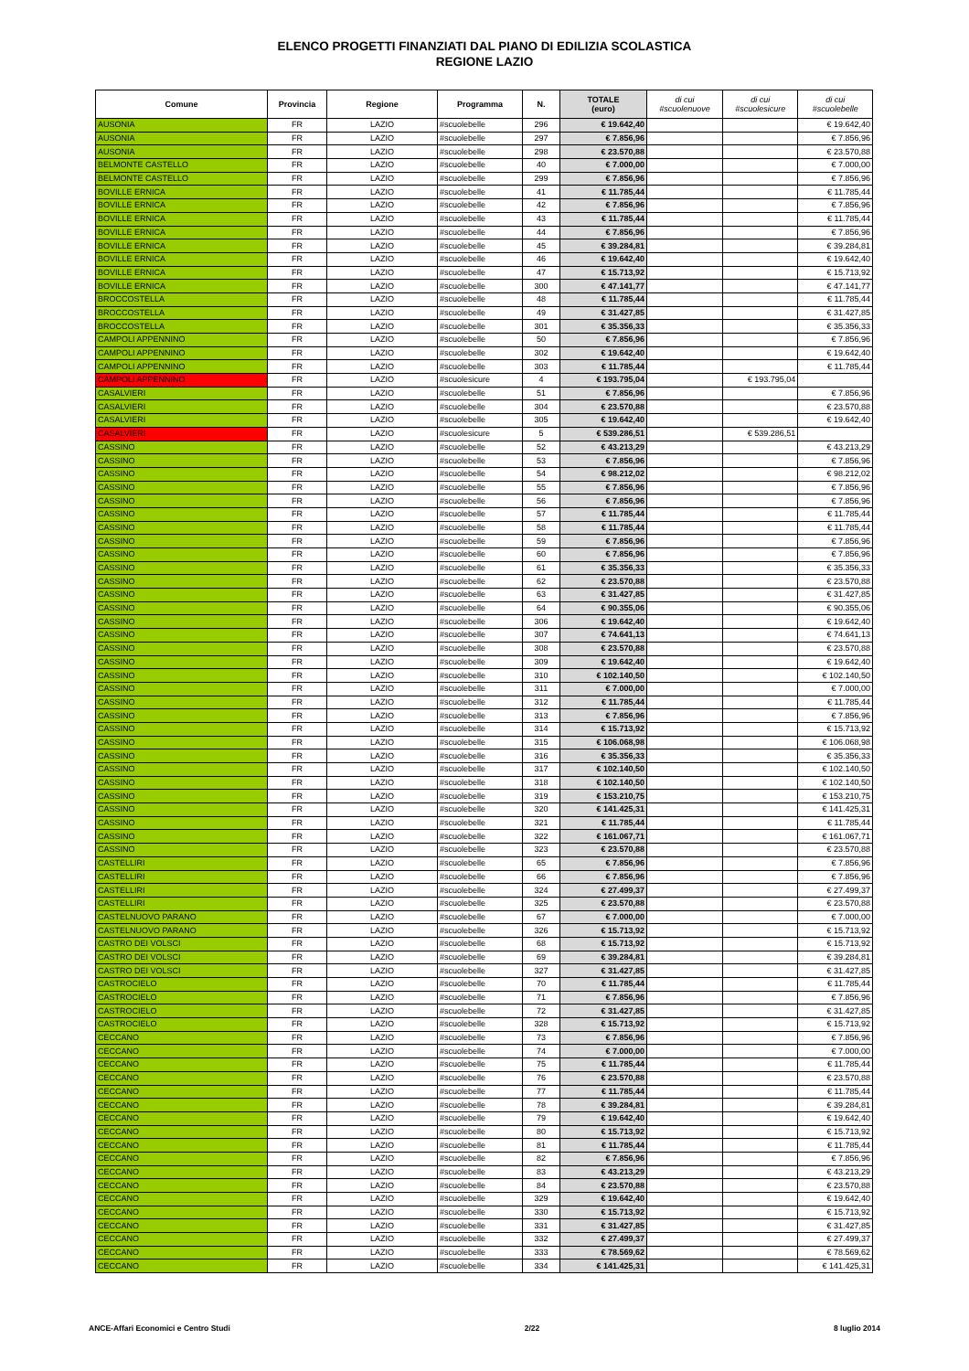ELENCO PROGETTI FINANZIATI DAL PIANO DI EDILIZIA SCOLASTICA
REGIONE LAZIO
| Comune | Provincia | Regione | Programma | N. | TOTALE (euro) | di cui #scuolenuove | di cui #scuolesicure | di cui #scuolebelle |
| --- | --- | --- | --- | --- | --- | --- | --- | --- |
| AUSONIA | FR | LAZIO | #scuolebelle | 296 | € 19.642,40 | | | € 19.642,40 |
| AUSONIA | FR | LAZIO | #scuolebelle | 297 | € 7.856,96 | | | € 7.856,96 |
| AUSONIA | FR | LAZIO | #scuolebelle | 298 | € 23.570,88 | | | € 23.570,88 |
| BELMONTE CASTELLO | FR | LAZIO | #scuolebelle | 40 | € 7.000,00 | | | € 7.000,00 |
| BELMONTE CASTELLO | FR | LAZIO | #scuolebelle | 299 | € 7.856,96 | | | € 7.856,96 |
| BOVILLE ERNICA | FR | LAZIO | #scuolebelle | 41 | € 11.785,44 | | | € 11.785,44 |
| BOVILLE ERNICA | FR | LAZIO | #scuolebelle | 42 | € 7.856,96 | | | € 7.856,96 |
| BOVILLE ERNICA | FR | LAZIO | #scuolebelle | 43 | € 11.785,44 | | | € 11.785,44 |
| BOVILLE ERNICA | FR | LAZIO | #scuolebelle | 44 | € 7.856,96 | | | € 7.856,96 |
| BOVILLE ERNICA | FR | LAZIO | #scuolebelle | 45 | € 39.284,81 | | | € 39.284,81 |
| BOVILLE ERNICA | FR | LAZIO | #scuolebelle | 46 | € 19.642,40 | | | € 19.642,40 |
| BOVILLE ERNICA | FR | LAZIO | #scuolebelle | 47 | € 15.713,92 | | | € 15.713,92 |
| BOVILLE ERNICA | FR | LAZIO | #scuolebelle | 300 | € 47.141,77 | | | € 47.141,77 |
| BROCCOSTELLA | FR | LAZIO | #scuolebelle | 48 | € 11.785,44 | | | € 11.785,44 |
| BROCCOSTELLA | FR | LAZIO | #scuolebelle | 49 | € 31.427,85 | | | € 31.427,85 |
| BROCCOSTELLA | FR | LAZIO | #scuolebelle | 301 | € 35.356,33 | | | € 35.356,33 |
| CAMPOLI APPENNINO | FR | LAZIO | #scuolebelle | 50 | € 7.856,96 | | | € 7.856,96 |
| CAMPOLI APPENNINO | FR | LAZIO | #scuolebelle | 302 | € 19.642,40 | | | € 19.642,40 |
| CAMPOLI APPENNINO | FR | LAZIO | #scuolebelle | 303 | € 11.785,44 | | | € 11.785,44 |
| CAMPOLI APPENNINO | FR | LAZIO | #scuolesicure | 4 | € 193.795,04 | | € 193.795,04 | |
| CASALVIERI | FR | LAZIO | #scuolebelle | 51 | € 7.856,96 | | | € 7.856,96 |
| CASALVIERI | FR | LAZIO | #scuolebelle | 304 | € 23.570,88 | | | € 23.570,88 |
| CASALVIERI | FR | LAZIO | #scuolebelle | 305 | € 19.642,40 | | | € 19.642,40 |
| CASALVIERI | FR | LAZIO | #scuolesicure | 5 | € 539.286,51 | | € 539.286,51 | |
| CASSINO | FR | LAZIO | #scuolebelle | 52 | € 43.213,29 | | | € 43.213,29 |
| CASSINO | FR | LAZIO | #scuolebelle | 53 | € 7.856,96 | | | € 7.856,96 |
| CASSINO | FR | LAZIO | #scuolebelle | 54 | € 98.212,02 | | | € 98.212,02 |
| CASSINO | FR | LAZIO | #scuolebelle | 55 | € 7.856,96 | | | € 7.856,96 |
| CASSINO | FR | LAZIO | #scuolebelle | 56 | € 7.856,96 | | | € 7.856,96 |
| CASSINO | FR | LAZIO | #scuolebelle | 57 | € 11.785,44 | | | € 11.785,44 |
| CASSINO | FR | LAZIO | #scuolebelle | 58 | € 11.785,44 | | | € 11.785,44 |
| CASSINO | FR | LAZIO | #scuolebelle | 59 | € 7.856,96 | | | € 7.856,96 |
| CASSINO | FR | LAZIO | #scuolebelle | 60 | € 7.856,96 | | | € 7.856,96 |
| CASSINO | FR | LAZIO | #scuolebelle | 61 | € 35.356,33 | | | € 35.356,33 |
| CASSINO | FR | LAZIO | #scuolebelle | 62 | € 23.570,88 | | | € 23.570,88 |
| CASSINO | FR | LAZIO | #scuolebelle | 63 | € 31.427,85 | | | € 31.427,85 |
| CASSINO | FR | LAZIO | #scuolebelle | 64 | € 90.355,06 | | | € 90.355,06 |
| CASSINO | FR | LAZIO | #scuolebelle | 306 | € 19.642,40 | | | € 19.642,40 |
| CASSINO | FR | LAZIO | #scuolebelle | 307 | € 74.641,13 | | | € 74.641,13 |
| CASSINO | FR | LAZIO | #scuolebelle | 308 | € 23.570,88 | | | € 23.570,88 |
| CASSINO | FR | LAZIO | #scuolebelle | 309 | € 19.642,40 | | | € 19.642,40 |
| CASSINO | FR | LAZIO | #scuolebelle | 310 | € 102.140,50 | | | € 102.140,50 |
| CASSINO | FR | LAZIO | #scuolebelle | 311 | € 7.000,00 | | | € 7.000,00 |
| CASSINO | FR | LAZIO | #scuolebelle | 312 | € 11.785,44 | | | € 11.785,44 |
| CASSINO | FR | LAZIO | #scuolebelle | 313 | € 7.856,96 | | | € 7.856,96 |
| CASSINO | FR | LAZIO | #scuolebelle | 314 | € 15.713,92 | | | € 15.713,92 |
| CASSINO | FR | LAZIO | #scuolebelle | 315 | € 106.068,98 | | | € 106.068,98 |
| CASSINO | FR | LAZIO | #scuolebelle | 316 | € 35.356,33 | | | € 35.356,33 |
| CASSINO | FR | LAZIO | #scuolebelle | 317 | € 102.140,50 | | | € 102.140,50 |
| CASSINO | FR | LAZIO | #scuolebelle | 318 | € 102.140,50 | | | € 102.140,50 |
| CASSINO | FR | LAZIO | #scuolebelle | 319 | € 153.210,75 | | | € 153.210,75 |
| CASSINO | FR | LAZIO | #scuolebelle | 320 | € 141.425,31 | | | € 141.425,31 |
| CASSINO | FR | LAZIO | #scuolebelle | 321 | € 11.785,44 | | | € 11.785,44 |
| CASSINO | FR | LAZIO | #scuolebelle | 322 | € 161.067,71 | | | € 161.067,71 |
| CASSINO | FR | LAZIO | #scuolebelle | 323 | € 23.570,88 | | | € 23.570,88 |
| CASTELLIRI | FR | LAZIO | #scuolebelle | 65 | € 7.856,96 | | | € 7.856,96 |
| CASTELLIRI | FR | LAZIO | #scuolebelle | 66 | € 7.856,96 | | | € 7.856,96 |
| CASTELLIRI | FR | LAZIO | #scuolebelle | 324 | € 27.499,37 | | | € 27.499,37 |
| CASTELLIRI | FR | LAZIO | #scuolebelle | 325 | € 23.570,88 | | | € 23.570,88 |
| CASTELNUOVO PARANO | FR | LAZIO | #scuolebelle | 67 | € 7.000,00 | | | € 7.000,00 |
| CASTELNUOVO PARANO | FR | LAZIO | #scuolebelle | 326 | € 15.713,92 | | | € 15.713,92 |
| CASTRO DEI VOLSCI | FR | LAZIO | #scuolebelle | 68 | € 15.713,92 | | | € 15.713,92 |
| CASTRO DEI VOLSCI | FR | LAZIO | #scuolebelle | 69 | € 39.284,81 | | | € 39.284,81 |
| CASTRO DEI VOLSCI | FR | LAZIO | #scuolebelle | 327 | € 31.427,85 | | | € 31.427,85 |
| CASTROCIELO | FR | LAZIO | #scuolebelle | 70 | € 11.785,44 | | | € 11.785,44 |
| CASTROCIELO | FR | LAZIO | #scuolebelle | 71 | € 7.856,96 | | | € 7.856,96 |
| CASTROCIELO | FR | LAZIO | #scuolebelle | 72 | € 31.427,85 | | | € 31.427,85 |
| CASTROCIELO | FR | LAZIO | #scuolebelle | 328 | € 15.713,92 | | | € 15.713,92 |
| CECCANO | FR | LAZIO | #scuolebelle | 73 | € 7.856,96 | | | € 7.856,96 |
| CECCANO | FR | LAZIO | #scuolebelle | 74 | € 7.000,00 | | | € 7.000,00 |
| CECCANO | FR | LAZIO | #scuolebelle | 75 | € 11.785,44 | | | € 11.785,44 |
| CECCANO | FR | LAZIO | #scuolebelle | 76 | € 23.570,88 | | | € 23.570,88 |
| CECCANO | FR | LAZIO | #scuolebelle | 77 | € 11.785,44 | | | € 11.785,44 |
| CECCANO | FR | LAZIO | #scuolebelle | 78 | € 39.284,81 | | | € 39.284,81 |
| CECCANO | FR | LAZIO | #scuolebelle | 79 | € 19.642,40 | | | € 19.642,40 |
| CECCANO | FR | LAZIO | #scuolebelle | 80 | € 15.713,92 | | | € 15.713,92 |
| CECCANO | FR | LAZIO | #scuolebelle | 81 | € 11.785,44 | | | € 11.785,44 |
| CECCANO | FR | LAZIO | #scuolebelle | 82 | € 7.856,96 | | | € 7.856,96 |
| CECCANO | FR | LAZIO | #scuolebelle | 83 | € 43.213,29 | | | € 43.213,29 |
| CECCANO | FR | LAZIO | #scuolebelle | 84 | € 23.570,88 | | | € 23.570,88 |
| CECCANO | FR | LAZIO | #scuolebelle | 329 | € 19.642,40 | | | € 19.642,40 |
| CECCANO | FR | LAZIO | #scuolebelle | 330 | € 15.713,92 | | | € 15.713,92 |
| CECCANO | FR | LAZIO | #scuolebelle | 331 | € 31.427,85 | | | € 31.427,85 |
| CECCANO | FR | LAZIO | #scuolebelle | 332 | € 27.499,37 | | | € 27.499,37 |
| CECCANO | FR | LAZIO | #scuolebelle | 333 | € 78.569,62 | | | € 78.569,62 |
| CECCANO | FR | LAZIO | #scuolebelle | 334 | € 141.425,31 | | | € 141.425,31 |
ANCE-Affari Economici e Centro Studi 2/22 8 luglio 2014